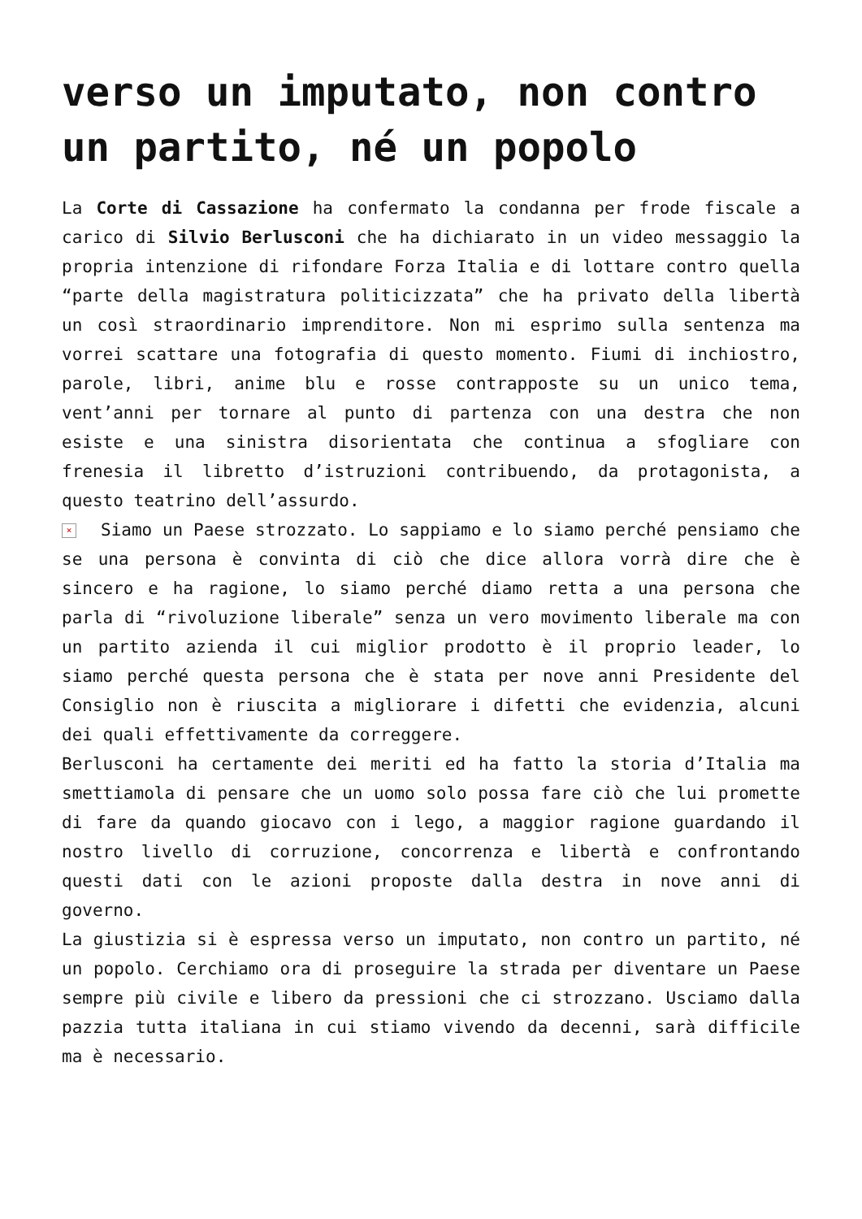verso un imputato, non contro un partito, né un popolo
La Corte di Cassazione ha confermato la condanna per frode fiscale a carico di Silvio Berlusconi che ha dichiarato in un video messaggio la propria intenzione di rifondare Forza Italia e di lottare contro quella “parte della magistratura politicizzata” che ha privato della libertà un così straordinario imprenditore. Non mi esprimo sulla sentenza ma vorrei scattare una fotografia di questo momento. Fiumi di inchiostro, parole, libri, anime blu e rosse contrapposte su un unico tema, vent’anni per tornare al punto di partenza con una destra che non esiste e una sinistra disorientata che continua a sfogliare con frenesia il libretto d’istruzioni contribuendo, da protagonista, a questo teatrino dell’assurdo.
× Siamo un Paese strozzato. Lo sappiamo e lo siamo perché pensiamo che se una persona è convinta di ciò che dice allora vorrà dire che è sincero e ha ragione, lo siamo perché diamo retta a una persona che parla di “rivoluzione liberale” senza un vero movimento liberale ma con un partito azienda il cui miglior prodotto è il proprio leader, lo siamo perché questa persona che è stata per nove anni Presidente del Consiglio non è riuscita a migliorare i difetti che evidenzia, alcuni dei quali effettivamente da correggere.
Berlusconi ha certamente dei meriti ed ha fatto la storia d’Italia ma smettiamola di pensare che un uomo solo possa fare ciò che lui promette di fare da quando giocavo con i lego, a maggior ragione guardando il nostro livello di corruzione, concorrenza e libertà e confrontando questi dati con le azioni proposte dalla destra in nove anni di governo.
La giustizia si è espressa verso un imputato, non contro un partito, né un popolo. Cerchiamo ora di proseguire la strada per diventare un Paese sempre più civile e libero da pressioni che ci strozzano. Usciamo dalla pazzia tutta italiana in cui stiamo vivendo da decenni, sarà difficile ma è necessario.